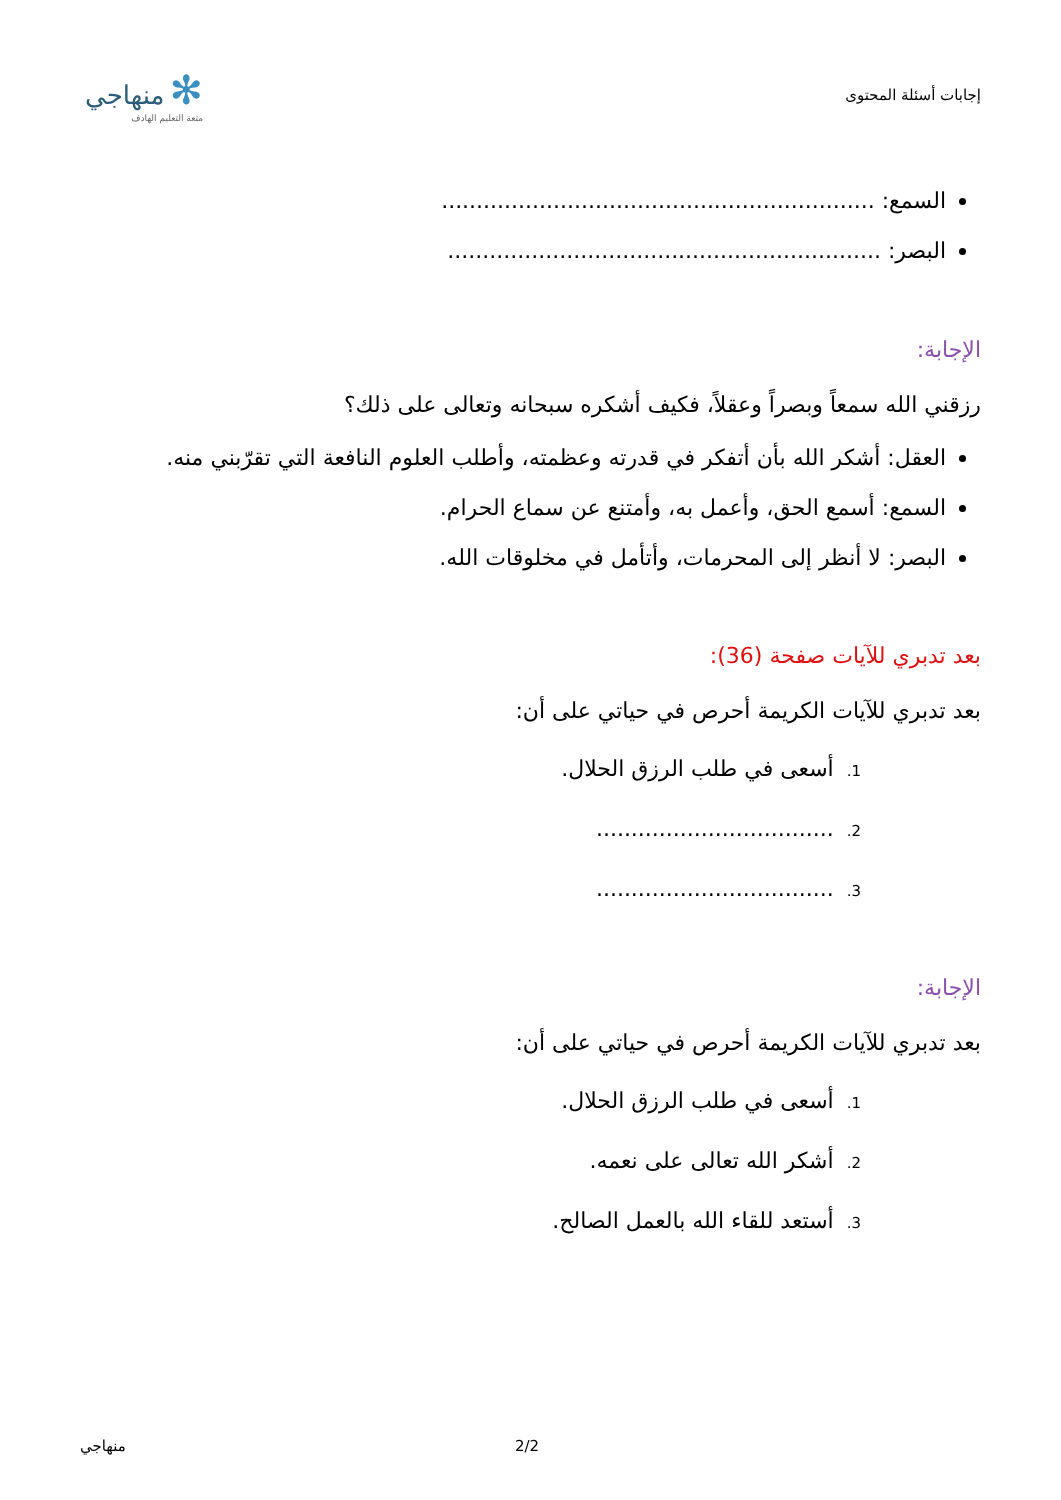إجابات أسئلة المحتوى
✻ منهاجي
متعة التعليم الهادف
السمع: ..............................................................
البصر: ..............................................................
الإجابة:
رزقني الله سمعاً وبصراً وعقلاً، فكيف أشكره سبحانه وتعالى على ذلك؟
العقل: أشكر الله بأن أتفكر في قدرته وعظمته، وأطلب العلوم النافعة التي تقرّبني منه.
السمع: أسمع الحق، وأعمل به، وأمتنع عن سماع الحرام.
البصر: لا أنظر إلى المحرمات، وأتأمل في مخلوقات الله.
بعد تدبري للآيات صفحة (36):
بعد تدبري للآيات الكريمة أحرص في حياتي على أن:
1. أسعى في طلب الرزق الحلال.
2. ..................................
3. ..................................
الإجابة:
بعد تدبري للآيات الكريمة أحرص في حياتي على أن:
1. أسعى في طلب الرزق الحلال.
2. أشكر الله تعالى على نعمه.
3. أستعد للقاء الله بالعمل الصالح.
منهاجي 2/2